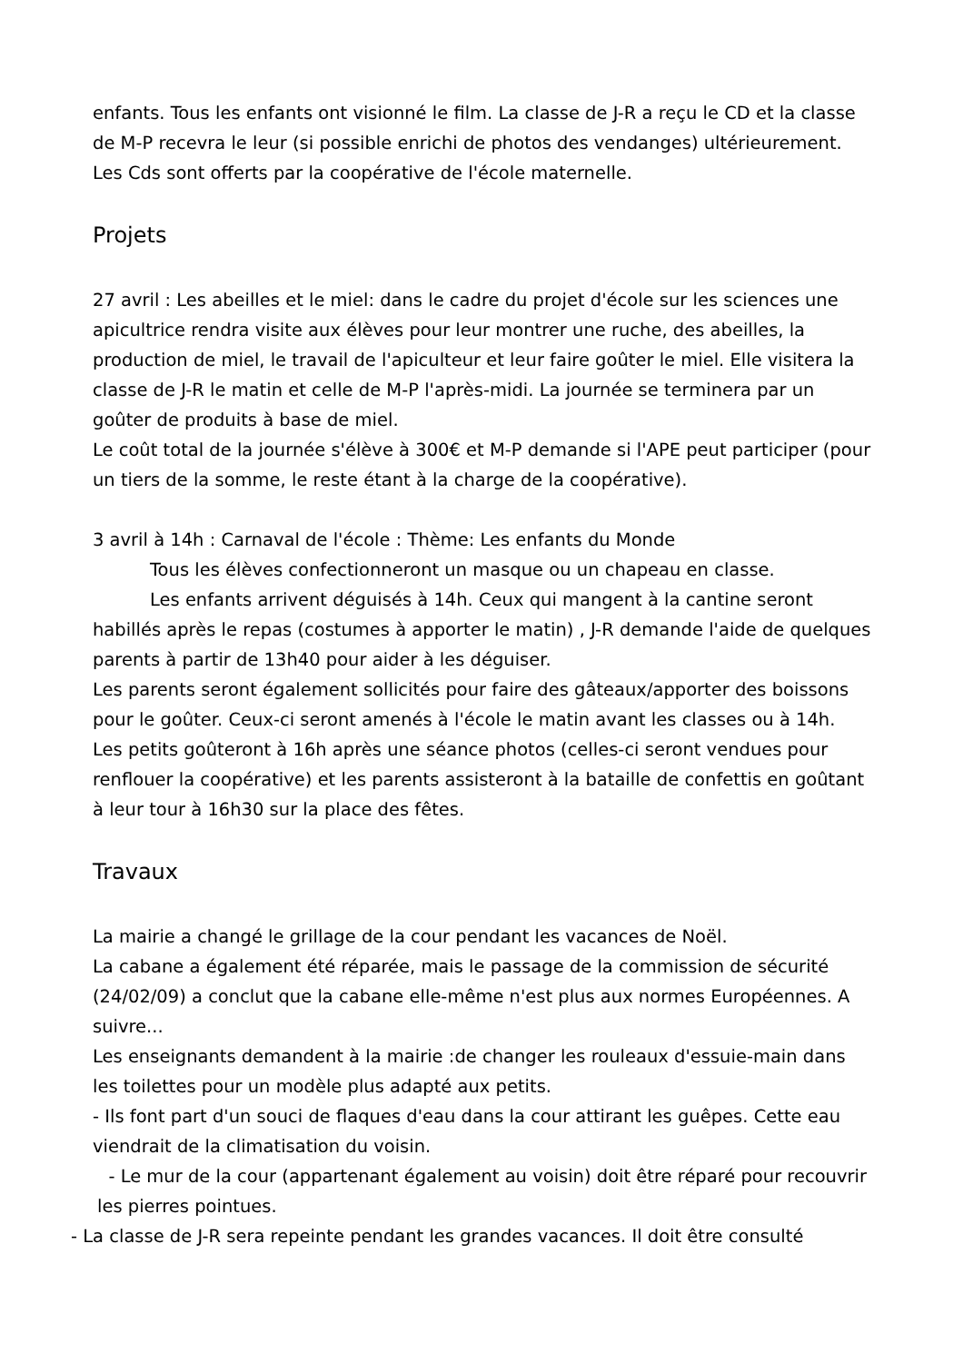enfants. Tous les enfants ont visionné le film. La classe de J-R a reçu le CD et la classe de M-P recevra le leur (si possible enrichi de photos des vendanges) ultérieurement. Les Cds sont offerts par la coopérative de l'école maternelle.
Projets
27 avril : Les abeilles et le miel: dans le cadre du projet d'école sur les sciences une apicultrice rendra visite aux élèves pour leur montrer une ruche, des abeilles, la production de miel, le travail de l'apiculteur et leur faire goûter le miel. Elle visitera la classe de J-R le matin et celle de M-P l'après-midi. La journée se terminera par un goûter de produits à base de miel.
Le coût total de la journée s'élève à 300€ et M-P demande si l'APE peut participer (pour un tiers de la somme, le reste étant à la charge de la coopérative).
3 avril à 14h : Carnaval de l'école : Thème: Les enfants du Monde
Tous les élèves confectionneront un masque ou un chapeau en classe.
Les enfants arrivent déguisés à 14h. Ceux qui mangent à la cantine seront habillés après le repas (costumes à apporter le matin) , J-R demande l'aide de quelques parents à partir de 13h40 pour aider à les déguiser.
Les parents seront également sollicités pour faire des gâteaux/apporter des boissons pour le goûter. Ceux-ci seront amenés à l'école le matin avant les classes ou à 14h.
Les petits goûteront à 16h après une séance photos (celles-ci seront vendues pour renflouer la coopérative) et les parents assisteront à la bataille de confettis en goûtant à leur tour à 16h30 sur la place des fêtes.
Travaux
La mairie a changé le grillage de la cour pendant les vacances de Noël.
La cabane a également été réparée, mais le passage de la commission de sécurité (24/02/09) a conclut que la cabane elle-même n'est plus aux normes Européennes. A suivre...
Les enseignants demandent à la mairie :de changer les rouleaux d'essuie-main dans les toilettes pour un modèle plus adapté aux petits.
- Ils font part d'un souci de flaques d'eau dans la cour attirant les guêpes. Cette eau viendrait de la climatisation du voisin.
- Le mur de la cour (appartenant également au voisin) doit être réparé pour recouvrir les pierres pointues.
- La classe de J-R sera repeinte pendant les grandes vacances. Il doit être consulté